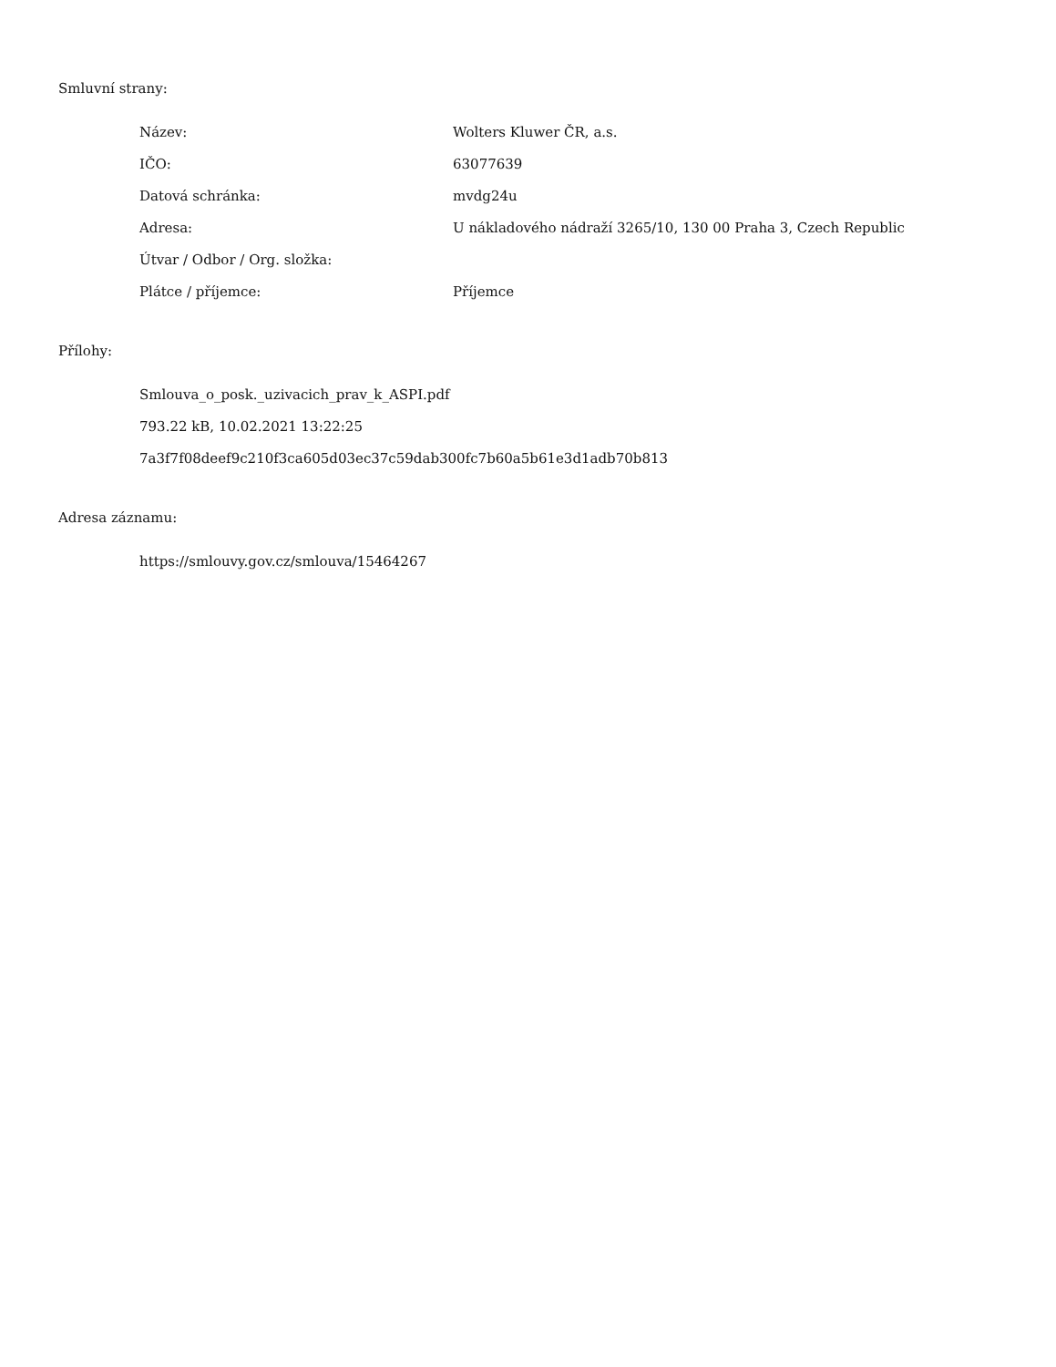Smluvní strany:
| Název: | Wolters Kluwer ČR, a.s. |
| IČO: | 63077639 |
| Datová schránka: | mvdg24u |
| Adresa: | U nákladového nádraží 3265/10, 130 00 Praha 3, Czech Republic |
| Útvar / Odbor / Org. složka: | |
| Plátce / příjemce: | Příjemce |
Přílohy:
Smlouva_o_posk._uzivacich_prav_k_ASPI.pdf
793.22 kB, 10.02.2021 13:22:25
7a3f7f08deef9c210f3ca605d03ec37c59dab300fc7b60a5b61e3d1adb70b813
Adresa záznamu:
https://smlouvy.gov.cz/smlouva/15464267